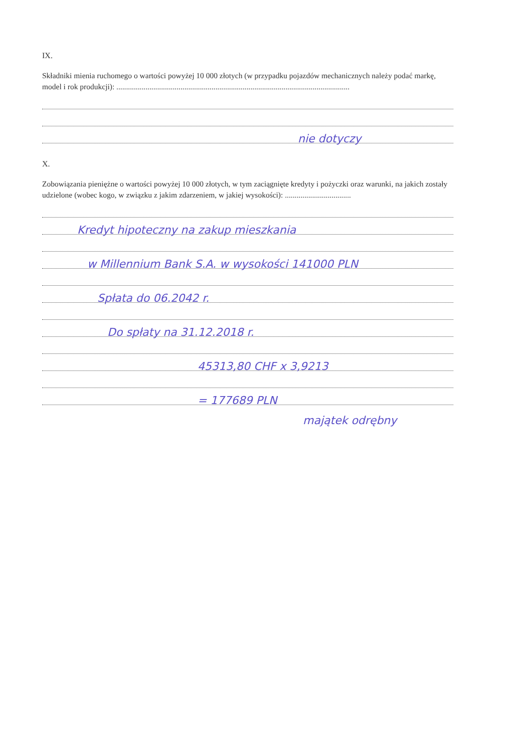IX.
Składniki mienia ruchomego o wartości powyżej 10 000 złotych (w przypadku pojazdów mechanicznych należy podać markę, model i rok produkcji): ........................................................................................................................
nie dotyczy
X.
Zobowiązania pieniężne o wartości powyżej 10 000 złotych, w tym zaciągnięte kredyty i pożyczki oraz warunki, na jakich zostały udzielone (wobec kogo, w związku z jakim zdarzeniem, w jakiej wysokości): ..................................
Kredyt hipoteczny na zakup mieszkania
w Millennium Bank S.A. w wysokości 141000 PLN
Spłata do 06.2042 r.
Do spłaty na 31.12.2018 r.
45313,80 CHF x 3,9213
= 177689 PLN
majątek odrębny